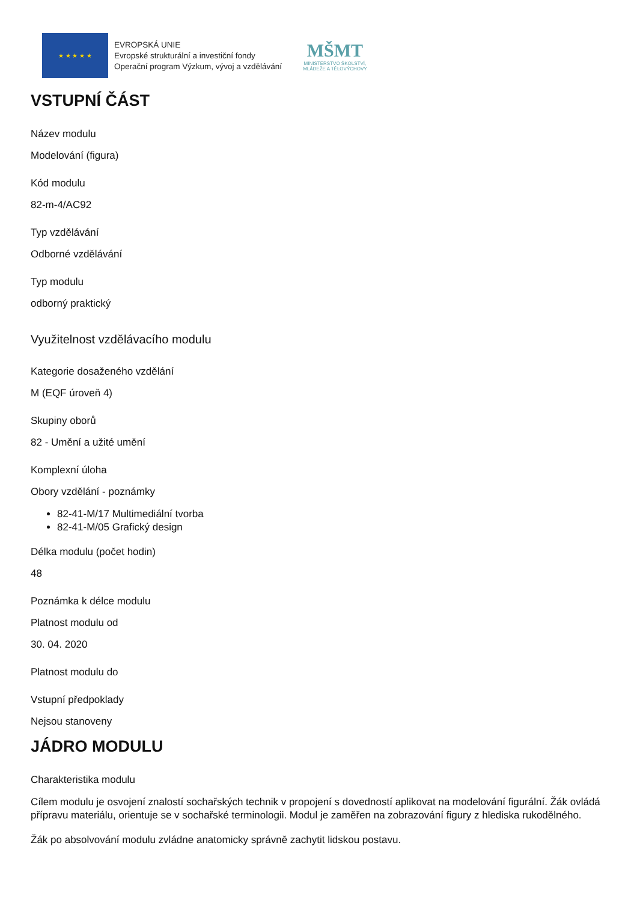★ ★ ★ ★ ★
EVROPSKÁ UNIE
Evropské strukturální a investiční fondy
Operační program Výzkum, vývoj a vzdělávání
MŠMT
MINISTERSTVO ŠKOLSTVÍ,
MLÁDEŽE A TĚLOVÝCHOVY
VSTUPNÍ ČÁST
Název modulu
Modelování (figura)
Kód modulu
82-m-4/AC92
Typ vzdělávání
Odborné vzdělávání
Typ modulu
odborný praktický
Využitelnost vzdělávacího modulu
Kategorie dosaženého vzdělání
M (EQF úroveň 4)
Skupiny oborů
82 - Umění a užité umění
Komplexní úloha
Obory vzdělání - poznámky
82-41-M/17 Multimediální tvorba
82-41-M/05 Grafický design
Délka modulu (počet hodin)
48
Poznámka k délce modulu
Platnost modulu od
30. 04. 2020
Platnost modulu do
Vstupní předpoklady
Nejsou stanoveny
JÁDRO MODULU
Charakteristika modulu
Cílem modulu je osvojení znalostí sochařských technik v propojení s dovedností aplikovat na modelování figurální. Žák ovládá přípravu materiálu, orientuje se v sochařské terminologii. Modul je zaměřen na zobrazování figury z hlediska rukodělného.
Žák po absolvování modulu zvládne anatomicky správně zachytit lidskou postavu.